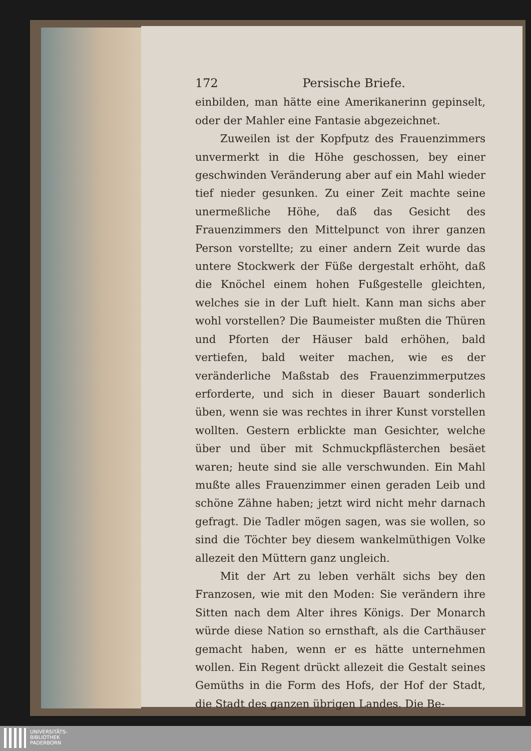172 Persische Briefe.
einbilden, man hätte eine Amerikanerinn gepinselt, oder der Mahler eine Fantasie abgezeichnet.
Zuweilen ist der Kopfputz des Frauenzimmers unvermerkt in die Höhe geschossen, bey einer geschwinden Veränderung aber auf ein Mahl wieder tief nieder gesunken. Zu einer Zeit machte seine unermeßliche Höhe, daß das Gesicht des Frauenzimmers den Mittelpunct von ihrer ganzen Person vorstellte; zu einer andern Zeit wurde das untere Stockwerk der Füße dergestalt erhöht, daß die Knöchel einem hohen Fußgestelle gleichten, welches sie in der Luft hielt. Kann man sichs aber wohl vorstellen? Die Baumeister mußten die Thüren und Pforten der Häuser bald erhöhen, bald vertiefen, bald weiter machen, wie es der veränderliche Maßstab des Frauenzimmerputzes erforderte, und sich in dieser Bauart sonderlich üben, wenn sie was rechtes in ihrer Kunst vorstellen wollten. Gestern erblickte man Gesichter, welche über und über mit Schmuckpflästerchen besäet waren; heute sind sie alle verschwunden. Ein Mahl mußte alles Frauenzimmer einen geraden Leib und schöne Zähne haben; jetzt wird nicht mehr darnach gefragt. Die Tadler mögen sagen, was sie wollen, so sind die Töchter bey diesem wankelmüthigen Volke allezeit den Müttern ganz ungleich.
Mit der Art zu leben verhält sichs bey den Franzosen, wie mit den Moden: Sie verändern ihre Sitten nach dem Alter ihres Königs. Der Monarch würde diese Nation so ernsthaft, als die Carthäuser gemacht haben, wenn er es hätte unternehmen wollen. Ein Regent drückt allezeit die Gestalt seines Gemüths in die Form des Hofs, der Hof der Stadt, die Stadt des ganzen übrigen Landes. Die Be-
UNIVERSITÄTS-
BIBLIOTHEK
PADERBORN